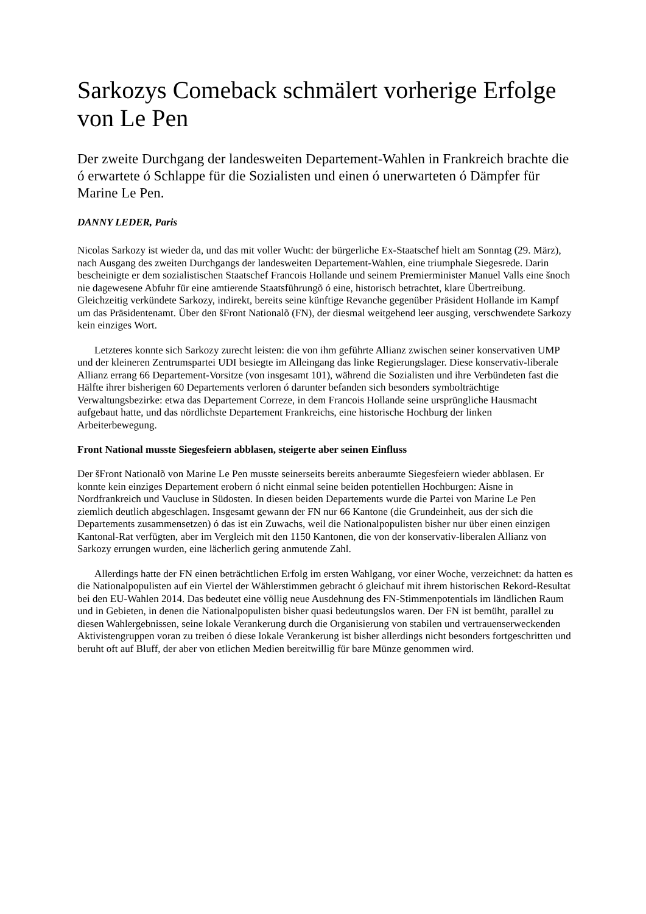Sarkozys Comeback schmälert vorherige Erfolge von Le Pen
Der zweite Durchgang der landesweiten Departement-Wahlen in Frankreich brachte die ó erwartete ó Schlappe für die Sozialisten und einen ó unerwarteten ó Dämpfer für Marine Le Pen.
DANNY LEDER, Paris
Nicolas Sarkozy ist wieder da, und das mit voller Wucht: der bürgerliche Ex-Staatschef hielt am Sonntag (29. März), nach Ausgang des zweiten Durchgangs der landesweiten Departement-Wahlen, eine triumphale Siegesrede. Darin bescheinigte er dem sozialistischen Staatschef Francois Hollande und seinem Premierminister Manuel Valls eine šnoch nie dagewesene Abfuhr für eine amtierende Staatsführungõ ó eine, historisch betrachtet, klare Übertreibung. Gleichzeitig verkündete Sarkozy, indirekt, bereits seine künftige Revanche gegenüber Präsident Hollande im Kampf um das Präsidentenamt. Über den šFront Nationalõ (FN), der diesmal weitgehend leer ausging, verschwendete Sarkozy kein einziges Wort.
Letzteres konnte sich Sarkozy zurecht leisten: die von ihm geführte Allianz zwischen seiner konservativen UMP und der kleineren Zentrumspartei UDI besiegte im Alleingang das linke Regierungslager. Diese konservativ-liberale Allianz errang 66 Departement-Vorsitze (von insgesamt 101), während die Sozialisten und ihre Verbündeten fast die Hälfte ihrer bisherigen 60 Departements verloren ó darunter befanden sich besonders symbolträchtige Verwaltungsbezirke: etwa das Departement Correze, in dem Francois Hollande seine ursprüngliche Hausmacht aufgebaut hatte, und das nördlichste Departement Frankreichs, eine historische Hochburg der linken Arbeiterbewegung.
Front National musste Siegesfeiern abblasen, steigerte aber seinen Einfluss
Der šFront Nationalõ von Marine Le Pen musste seinerseits bereits anberaumte Siegesfeiern wieder abblasen. Er konnte kein einziges Departement erobern ó nicht einmal seine beiden potentiellen Hochburgen: Aisne in Nordfrankreich und Vaucluse in Südosten. In diesen beiden Departements wurde die Partei von Marine Le Pen ziemlich deutlich abgeschlagen. Insgesamt gewann der FN nur 66 Kantone (die Grundeinheit, aus der sich die Departements zusammensetzen) ó das ist ein Zuwachs, weil die Nationalpopulisten bisher nur über einen einzigen Kantonal-Rat verfügten, aber im Vergleich mit den 1150 Kantonen, die von der konservativ-liberalen Allianz von Sarkozy errungen wurden, eine lächerlich gering anmutende Zahl.
Allerdings hatte der FN einen beträchtlichen Erfolg im ersten Wahlgang, vor einer Woche, verzeichnet: da hatten es die Nationalpopulisten auf ein Viertel der Wählerstimmen gebracht ó gleichauf mit ihrem historischen Rekord-Resultat bei den EU-Wahlen 2014. Das bedeutet eine völlig neue Ausdehnung des FN-Stimmenpotentials im ländlichen Raum und in Gebieten, in denen die Nationalpopulisten bisher quasi bedeutungslos waren. Der FN ist bemüht, parallel zu diesen Wahlergebnissen, seine lokale Verankerung durch die Organisierung von stabilen und vertrauenserweckenden Aktivistengruppen voran zu treiben ó diese lokale Verankerung ist bisher allerdings nicht besonders fortgeschritten und beruht oft auf Bluff, der aber von etlichen Medien bereitwillig für bare Münze genommen wird.